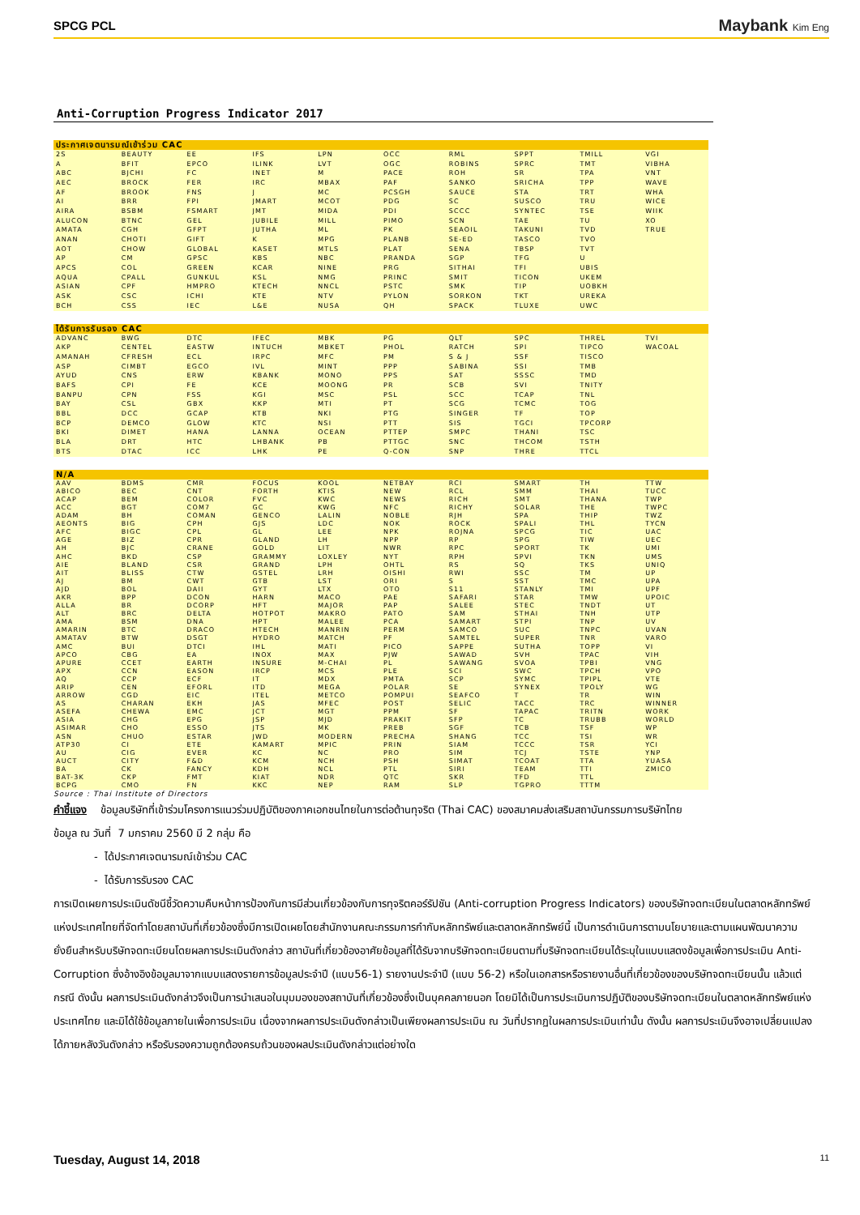SPCG PCL Maybank Kim Eng
Anti-Corruption Progress Indicator 2017
| ประกาศเจตนารมณ์เข้าร่วม CAC | | | | | | | | | |
| --- | --- | --- | --- | --- | --- | --- | --- | --- | --- |
| 2S | BEAUTY | EE | IFS | LPN | OCC | RML | SPPT | TMILL | VGI |
| A | BFIT | EPCO | ILINK | LVT | OGC | ROBINS | SPRC | TMT | VIBHA |
| ABC | BJCHI | FC | INET | M | PACE | ROH | SR | TPA | VNT |
| AEC | BROCK | FER | IRC | MBAX | PAF | SANKO | SRICHA | TPP | WAVE |
| AF | BROOK | FNS | J | MC | PCSGH | SAUCE | STA | TRT | WHA |
| AI | BRR | FPI | JMART | MCOT | PDG | SC | SUSCO | TRU | WICE |
| AIRA | BSBM | FSMART | JMT | MIDA | PDI | SCCC | SYNTEC | TSE | WIIK |
| ALUCON | BTNC | GEL | JUBILE | MILL | PIMO | SCN | TAE | TU | XO |
| AMATA | CGH | GFPT | JUTHA | ML | PK | SEAOIL | TAKUNI | TVD | TRUE |
| ANAN | CHOTI | GIFT | K | MPG | PLANB | SE-ED | TASCO | TVO | |
| AOT | CHOW | GLOBAL | KASET | MTLS | PLAT | SENA | TBSP | TVT | |
| AP | CM | GPSC | KBS | NBC | PRANDA | SGP | TFG | U | |
| APCS | COL | GREEN | KCAR | NINE | PRG | SITHAI | TFI | UBIS | |
| AQUA | CPALL | GUNKUL | KSL | NMG | PRINC | SMIT | TICON | UKEM | |
| ASIAN | CPF | HMPRO | KTECH | NNCL | PSTC | SMK | TIP | UOBKH | |
| ASK | CSC | ICHI | KTE | NTV | PYLON | SORKON | TKT | UREKA | |
| BCH | CSS | IEC | L&E | NUSA | QH | SPACK | TLUXE | UWC | |
| ได้รับการรับรอง CAC | | | | | | | | | |
| --- | --- | --- | --- | --- | --- | --- | --- | --- | --- |
| ADVANC | BWG | DTC | IFEC | MBK | PG | QLT | SPC | THREL | TVI |
| AKP | CENTEL | EASTW | INTUCH | MBKET | PHOL | RATCH | SPI | TIPCO | WACOAL |
| AMANAH | CFRESH | ECL | IRPC | MFC | PM | S & J | SSF | TISCO | |
| ASP | CIMBT | EGCO | IVL | MINT | PPP | SABINA | SSI | TMB | |
| AYUD | CNS | ERW | KBANK | MONO | PPS | SAT | SSSC | TMD | |
| BAFS | CPI | FE | KCE | MOONG | PR | SCB | SVI | TNITY | |
| BANPU | CPN | FSS | KGI | MSC | PSL | SCC | TCAP | TNL | |
| BAY | CSL | GBX | KKP | MTI | PT | SCG | TCMC | TOG | |
| BBL | DCC | GCAP | KTB | NKI | PTG | SINGER | TF | TOP | |
| BCP | DEMCO | GLOW | KTC | NSI | PTT | SIS | TGCI | TPCORP | |
| BKI | DIMET | HANA | LANNA | OCEAN | PTTEP | SMPC | THANI | TSC | |
| BLA | DRT | HTC | LHBANK | PB | PTTGC | SNC | THCOM | TSTH | |
| BTS | DTAC | ICC | LHK | PE | Q-CON | SNP | THRE | TTCL | |
| N/A | | | | | | | | | |
| --- | --- | --- | --- | --- | --- | --- | --- | --- | --- |
| AAV | BDMS | CMR | FOCUS | KOOL | NETBAY | RCI | SMART | TH | TTW |
| ABICO | BEC | CNT | FORTH | KTIS | NEW | RCL | SMM | THAI | TUCC |
| ACAP | BEM | COLOR | FVC | KWC | NEWS | RICH | SMT | THANA | TWP |
| ACC | BGT | COM7 | GC | KWG | NFC | RICHY | SOLAR | THE | TWPC |
| ADAM | BH | COMAN | GENCO | LALIN | NOBLE | RJH | SPA | THIP | TWZ |
| AEONTS | BIG | CPH | GJS | LDC | NOK | ROCK | SPALI | THL | TYCN |
| AFC | BIGC | CPL | GL | LEE | NPK | ROJNA | SPCG | TIC | UAC |
| AGE | BIZ | CPR | GLAND | LH | NPP | RP | SPG | TIW | UEC |
| AH | BJC | CRANE | GOLD | LIT | NWR | RPC | SPORT | TK | UMI |
| AHC | BKD | CSP | GRAMMY | LOXLEY | NYT | RPH | SPVI | TKN | UMS |
| AIE | BLAND | CSR | GRAND | LPH | OHTL | RS | SQ | TKS | UNIQ |
| AIT | BLISS | CTW | GSTEL | LRH | OISHI | RWI | SSC | TM | UP |
| AJ | BM | CWT | GTB | LST | ORI | S | SST | TMC | UPA |
| AJD | BOL | DAII | GYT | LTX | OTO | S11 | STANLY | TMI | UPF |
| AKR | BPP | DCON | HARN | MACO | PAE | SAFARI | STAR | TMW | UPOIC |
| ALLA | BR | DCORP | HFT | MAJOR | PAP | SALEE | STEC | TNDT | UT |
| ALT | BRC | DELTA | HOTPOT | MAKRO | PATO | SAM | STHAI | TNH | UTP |
| AMA | BSM | DNA | HPT | MALEE | PCA | SAMART | STPI | TNP | UV |
| AMARIN | BTC | DRACO | HTECH | MANRIN | PERM | SAMCO | SUC | TNPC | UVAN |
| AMATAV | BTW | DSGT | HYDRO | MATCH | PF | SAMTEL | SUPER | TNR | VARO |
| AMC | BUI | DTCI | IHL | MATI | PICO | SAPPE | SUTHA | TOPP | VI |
| APCO | CBG | EA | INOX | MAX | PJW | SAWAD | SVH | TPAC | VIH |
| APURE | CCET | EARTH | INSURE | M-CHAI | PL | SAWANG | SVOA | TPBI | VNG |
| APX | CCN | EASON | IRCP | MCS | PLE | SCI | SWC | TPCH | VPO |
| AQ | CCP | ECF | IT | MDX | PMTA | SCP | SYMC | TPIPL | VTE |
| ARIP | CEN | EFORL | ITD | MEGA | POLAR | SE | SYNEX | TPOLY | WG |
| ARROW | CGD | EIC | ITEL | METCO | POMPUI | SEAFCO | T | TR | WIN |
| AS | CHARAN | EKH | JAS | MFEC | POST | SELIC | TACC | TRC | WINNER |
| ASEFA | CHEWA | EMC | JCT | MGT | PPM | SF | TAPAC | TRITN | WORK |
| ASIA | CHG | EPG | JSP | MJD | PRAKIT | SFP | TC | TRUBB | WORLD |
| ASIMAR | CHO | ESSO | JTS | MK | PREB | SGF | TCB | TSF | WP |
| ASN | CHUO | ESTAR | JWD | MODERN | PRECHA | SHANG | TCC | TSI | WR |
| ATP30 | CI | ETE | KAMART | MPIC | PRIN | SIAM | TCCC | TSR | YCI |
| AU | CIG | EVER | KC | NC | PRO | SIM | TCJ | TSTE | YNP |
| AUCT | CITY | F&D | KCM | NCH | PSH | SIMAT | TCOAT | TTA | YUASA |
| BA | CK | FANCY | KDH | NCL | PTL | SIRI | TEAM | TTI | ZMICO |
| BAT-3K | CKP | FMT | KIAT | NDR | QTC | SKR | TFD | TTL | |
| BCPG | CMO | FN | KKC | NEP | RAM | SLP | TGPRO | TTTM | |
Source : Thai Institute of Directors
คำชี้แจง ข้อมูลบริษัทที่เข้าร่วมโครงการแนวร่วมปฏิบัติของภาคเอกชนไทยในการต่อต้านทุจริต (Thai CAC) ของสมาคมส่งเสริมสถาบันกรรมการบริษัทไทย
ข้อมูล ณ วันที่ 7 มกราคม 2560 มี 2 กลุ่ม คือ
- ได้ประกาศเจตนารมณ์เข้าร่วม CAC
- ได้รับการรับรอง CAC
การเปิดเผยการประเมินดัชนีชี้วัดความคืบหน้าการป้องกันการมีส่วนเกี่ยวข้องกับการทุจริตคอร์รัปชัน (Anti-corruption Progress Indicators) ของบริษัทจดทะเบียนในตลาดหลักทรัพย์แห่งประเทศไทยที่จัดทำโดยสถาบันที่เกี่ยวข้องซึ่งมีการเปิดเผยโดยสำนักงานคณะกรรมการกำกับหลักทรัพย์และตลาดหลักทรัพย์นี้ เป็นการดำเนินการตามนโยบายและตามแผนพัฒนาความยั่งยืนสำหรับบริษัทจดทะเบียนโดยผลการประเมินดังกล่าว สถาบันที่เกี่ยวข้องอาศัยข้อมูลที่ได้รับจากบริษัทจดทะเบียนตามที่บริษัทจดทะเบียนได้ระบุในแบบแสดงข้อมูลเพื่อการประเมิน Anti-Corruption ซึ่งอ้างอิงข้อมูลมาจากแบบแสดงรายการข้อมูลประจำปี (แบบ56-1) รายงานประจำปี (แบบ 56-2) หรือในเอกสารหรือรายงานอื่นที่เกี่ยวข้องของบริษัทจดทะเบียนนั้น แล้วแต่กรณี ดังนั้น ผลการประเมินดังกล่าวจึงเป็นการนำเสนอในมุมมองของสถาบันที่เกี่ยวข้องซึ่งเป็นบุคคลภายนอก โดยมิได้เป็นการประเมินการปฏิบัติของบริษัทจดทะเบียนในตลาดหลักทรัพย์แห่งประเทศไทย และมิได้ใช้ข้อมูลภายในเพื่อการประเมิน เนื่องจากผลการประเมินดังกล่าวเป็นเพียงผลการประเมิน ณ วันที่ปรากฏในผลการประเมินเท่านั้น ดังนั้น ผลการประเมินจึงอาจเปลี่ยนแปลงได้ภายหลังวันดังกล่าว หรือรับรองความถูกต้องครบถ้วนของผลประเมินดังกล่าวแต่อย่างใด
Tuesday, August 14, 2018 11